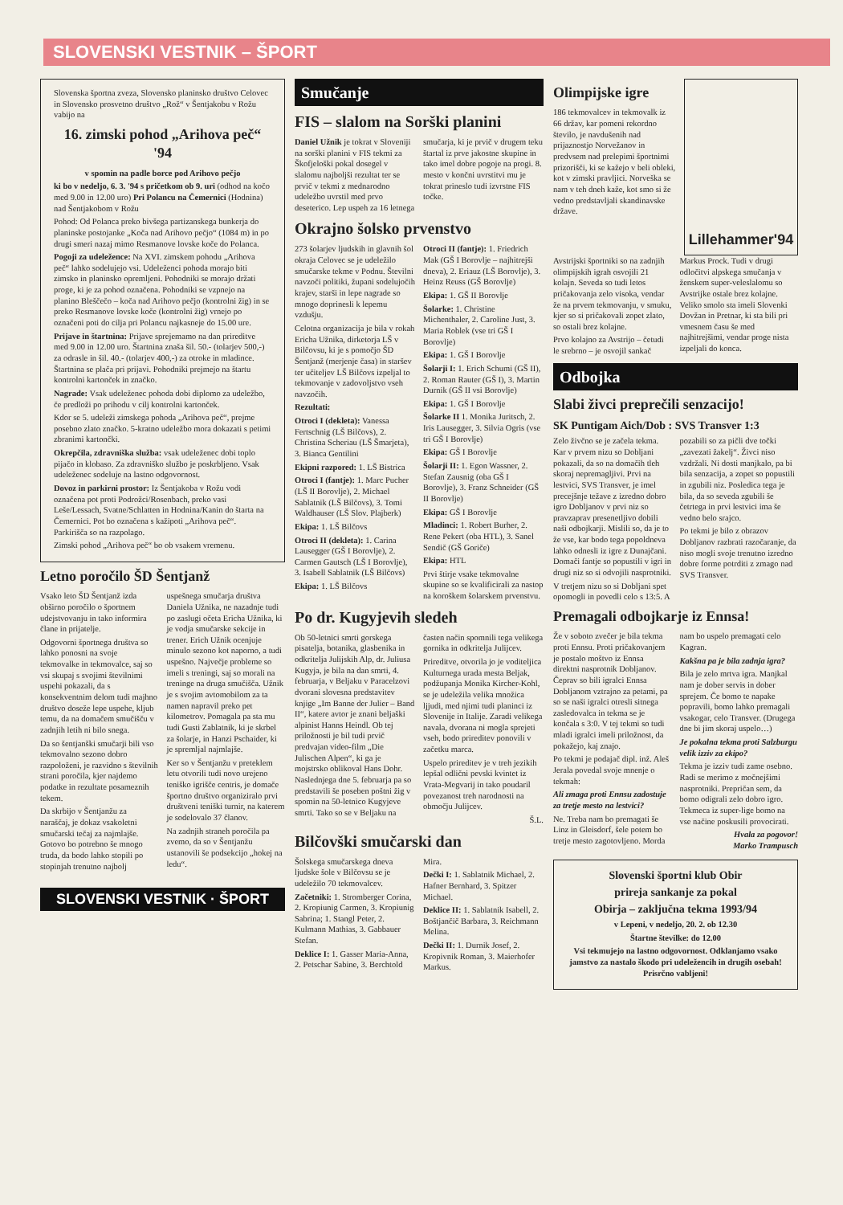SLOVENSKI VESTNIK – ŠPORT
Slovenska športna zveza, Slovensko planinsko društvo Celovec in Slovensko prosvetno društvo „Rož“ v Šentjakobu v Rožu vabijo na
16. zimski pohod „Arihova peč“ '94
v spomin na padle borce pod Arihovo pečjo
ki bo v nedeljo, 6. 3. '94 s pričetkom ob 9. uri (odhod na kočo med 9.00 in 12.00 uro) Pri Polancu na Čemernici (Hodnina) nad Šentjakobom v Rožu
Pohod: Od Polanca preko bivšega partizanskega bunkerja do planinske postojanke „Koča nad Arihovo pečjo“ (1084 m) in po drugi smeri nazaj mimo Resmanove lovske koče do Polanca.
Pogoji za udeležence: Na XVI. zimskem pohodu „Arihova peč“ lahko sodelujejo vsi. Udeleženci pohoda morajo biti zimsko in planinsko opremljeni. Pohodniki se morajo držati proge, ki je za pohod označena. Pohodniki se vzpnejo na planino Bleščečo – koča nad Arihovo pečjo (kontrolni žig) in se preko Resmanove lovske koče (kontrolni žig) vrnejo po označeni poti do cilja pri Polancu najkasneje do 15.00 ure.
Prijave in štartnina: Prijave sprejemamo na dan prireditve med 9.00 in 12.00 uro. Štartnina znaša šil. 50.- (tolarjev 500,-) za odrasle in šil. 40.- (tolarjev 400,-) za otroke in mladince. Štartnina se plača pri prijavi. Pohodniki prejmejo na štartu kontrolni kartonček in značko.
Nagrade: Vsak udeleženec pohoda dobi diplomo za udeležbo, če predloži po prihodu v cilj kontrolni kartonček.
Kdor se 5. udeleži zimskega pohoda „Arihova peč“, prejme posebno zlato značko. 5-kratno udeležbo mora dokazati s petimi zbranimi kartončki.
Okrepčila, zdravniška služba: vsak udeleženec dobi toplo pijačo in klobaso. Za zdravniško službo je poskrbljeno. Vsak udeleženec sodeluje na lastno odgovornost.
Dovoz in parkirni prostor: Iz Šentjakoba v Rožu vodi označena pot proti Podrožci/Rosenbach, preko vasi Leše/Lessach, Svatne/Schlatten in Hodnina/Kanin do štarta na Čemernici. Pot bo označena s kažipoti „Arihova peč“. Parkirišča so na razpolago.
Zimski pohod „Arihova peč“ bo ob vsakem vremenu.
Letno poročilo ŠD Šentjanž
Vsako leto ŠD Šentjanž izda obširno poročilo o športnem udejstvovanju in tako informira člane in prijatelje.
Odgovorni športnega društva so lahko ponosni na svoje tekmovalke in tekmovalce, saj so vsi skupaj s svojimi številnimi uspehi pokazali, da s konsekventnim delom tudi majhno društvo doseže lepe uspehe, kljub temu, da na domačem smučišču v zadnjih letih ni bilo snega.
Da so šentjanški smučarji bili vso tekmovalno sezono dobro razpoloženi, je razvidno s številnih strani poročila, kjer najdemo podatke in rezultate posameznih tekem.
Da skrbijo v Šentjanžu za naraščaj, je dokaz vsakoletni smučarski tečaj za najmlajše. Gotovo bo potrebno še mnogo truda, da bodo lahko stopili po stopinjah trenutno najbolj uspešnega smučarja društva Daniela Užnika, ne nazadnje tudi po zaslugi očeta Ericha Užnika, ki je vodja smučarske sekcije in trener. Erich Užnik ocenjuje minulo sezono kot naporno, a tudi uspešno. Največje probleme so imeli s treningi, saj so morali na treninge na druga smučišča. Užnik je s svojim avtomobilom za ta namen napravil preko pet kilometrov. Pomagala pa sta mu tudi Gusti Zablatnik, ki je skrbel za šolarje, in Hanzi Pschaider, ki je spremljal najmlajše.
Ker so v Šentjanžu v preteklem letu otvorili tudi novo urejeno teniško igrišče centris, je domače športno društvo organiziralo prvi društveni teniški turnir, na katerem je sodelovalo 37 članov.
Na zadnjih straneh poročila pa zvemo, da so v Šentjanžu ustanovili še podsekcijo „hokej na ledu“.
SLOVENSKI VESTNIK · ŠPORT
Smučanje
FIS – slalom na Sorški planini
Daniel Užnik je tokrat v Sloveniji na sorški planini v FIS tekmi za Škofjeloški pokal dosegel v slalomu najboljši rezultat ter se prvič v tekmi z mednarodno udeležbo uvrstil med prvo deseterico. Lep uspeh za 16 letnega smučarja, ki je prvič v drugem teku štartal iz prve jakostne skupine in tako imel dobre pogoje na progi. 8. mesto v končni uvrstitvi mu je tokrat prineslo tudi izvrstne FIS točke.
Okrajno šolsko prvenstvo
273 šolarjev ljudskih in glavnih šol okraja Celovec se je udeležilo smučarske tekme v Podnu. Številni navzoči politiki, župani sodelujočih krajev, starši in lepe nagrade so mnogo doprinesli k lepemu vzdušju.
Celotna organizacija je bila v rokah Ericha Užnika, dirketorja LŠ v Bilčovsu, ki je s pomočjo ŠD Šentjanž (merjenje časa) in staršev ter učiteljev LŠ Bilčovs izpeljal to tekmovanje v zadovoljstvo vseh navzočih.
Rezultati:
Otroci I (dekleta): Vanessa Fertschnig (LŠ Bilčovs), 2. Christina Scheriau (LŠ Šmarjeta), 3. Bianca Gentilini
Ekipni razpored: 1. LŠ Bistrica
Otroci I (fantje): 1. Marc Pucher (LŠ II Borovlje), 2. Michael Sablatnik (LŠ Bilčovs), 3. Tomi Waldhauser (LŠ Slov. Plajberk)
Ekipa: 1. LŠ Bilčovs
Otroci II (dekleta): 1. Carina Lausegger (GŠ I Borovlje), 2. Carmen Gautsch (LŠ I Borovlje), 3. Isabell Sablatnik (LŠ Bilčovs)
Ekipa: 1. LŠ Bilčovs
Otroci II (fantje): 1. Friedrich Mak (GŠ I Borovlje – najhitrejši dneva), 2. Eriauz (LŠ Borovlje), 3. Heinz Reuss (GŠ Borovlje)
Ekipa: 1. GŠ II Borovlje
Šolarke: 1. Christine Michenthaler, 2. Caroline Just, 3. Maria Roblek (vse tri GŠ I Borovlje)
Ekipa: 1. GŠ I Borovlje
Šolarji I: 1. Erich Schumi (GŠ II), 2. Roman Rauter (GŠ I), 3. Martin Durnik (GŠ II vsi Borovlje)
Ekipa: 1. GŠ I Borovlje
Šolarke II 1. Monika Juritsch, 2. Iris Lausegger, 3. Silvia Ogris (vse tri GŠ I Borovlje)
Ekipa: GŠ I Borovlje
Šolarji II: 1. Egon Wassner, 2. Stefan Zausnig (oba GŠ I Borovlje), 3. Franz Schneider (GŠ II Borovlje)
Ekipa: GŠ I Borovlje
Mladinci: 1. Robert Burher, 2. Rene Pekert (oba HTL), 3. Sanel Sendič (GŠ Goriče)
Ekipa: HTL
Prvi štirje vsake tekmovalne skupine so se kvalificirali za nastop na koroškem šolarskem prvenstvu.
Po dr. Kugyjevih sledeh
Ob 50-letnici smrti gorskega pisatelja, botanika, glasbenika in odkritelja Julijskih Alp, dr. Juliusa Kugyja, je bila na dan smrti, 4. februarja, v Beljaku v Paracelzovi dvorani slovesna predstavitev knjige „Im Banne der Julier – Band II“, katere avtor je znani beljaški alpinist Hanns Heindl. Ob tej priložnosti je bil tudi prvič predvajan video-film „Die Julischen Alpen“, ki ga je mojstrsko oblikoval Hans Dohr. Naslednjega dne 5. februarja pa so predstavili še poseben poštni žig v spomin na 50-letnico Kugyjeve smrti. Tako so se v Beljaku na časten način spomnili tega velikega gornika in odkritelja Julijcev.
Prireditve, otvorila jo je voditeljica Kulturnega urada mesta Beljak, podžupanja Monika Kircher-Kohl, se je udeležila velika množica ljjudi, med njimi tudi planinci iz Slovenije in Italije. Zaradi velikega navala, dvorana ni mogla sprejeti vseh, bodo prireditev ponovili v začetku marca.
Uspelo prireditev je v treh jezikih lepšal odlični pevski kvintet iz Vrata-Megvarij in tako poudaril povezanost treh narodnosti na območju Julijcev.
Š.L.
Bilčovški smučarski dan
Šolskega smučarskega dneva ljudske šole v Bilčovsu se je udeležilo 70 tekmovalcev.
Začetniki: 1. Stromberger Corina, 2. Kropiunig Carmen, 3. Kropiunig Sabrina; 1. Stangl Peter, 2. Kulmann Mathias, 3. Gabbauer Stefan.
Deklice I: 1. Gasser Maria-Anna, 2. Petschar Sabine, 3. Berchtold Mira.
Dečki I: 1. Sablatnik Michael, 2. Hafner Bernhard, 3. Spitzer Michael.
Deklice II: 1. Sablatnik Isabell, 2. Boštjančič Barbara, 3. Reichmann Melina.
Dečki II: 1. Durnik Josef, 2. Kropivnik Roman, 3. Maierhofer Markus.
Olimpijske igre
186 tekmovalcev in tekmovalk iz 66 držav, kar pomeni rekordno število, je navdušenih nad prijaznostjo Norvežanov in predvsem nad prelepimi športnimi prizorišči, ki se kažejo v beli obleki, kot v zimski pravljici. Norveška se nam v teh dneh kaže, kot smo si že vedno predstavljali skandinavske države.
Lillehammer'94
Avstrijski športniki so na zadnjih olimpijskih igrah osvojili 21 kolajn. Seveda so tudi letos pričakovanja zelo visoka, vendar že na prvem tekmovanju, v smuku, kjer so si pričakovali zopet zlato, so ostali brez kolajne.
Prvo kolajno za Avstrijo – četudi le srebrno – je osvojil sankač Markus Prock. Tudi v drugi odločitvi alpskega smučanja v ženskem super-veleslalomu so Avstrijke ostale brez kolajne. Veliko smolo sta imeli Slovenki Dovžan in Pretnar, ki sta bili pri vmesnem času še med najhitrejšimi, vendar proge nista izpeljali do konca.
Odbojka
Slabi živci preprečili senzacijo!
SK Puntigam Aich/Dob : SVS Transver 1:3
Zelo živčno se je začela tekma. Kar v prvem nizu so Dobljani pokazali, da so na domačih tleh skoraj nepremagljivi. Prvi na lestvici, SVS Transver, je imel precejšnje težave z izredno dobro igro Dobljanov v prvi niz so pravzaprav presenetljivo dobili naši odbojkarji. Mislili so, da je to že vse, kar bodo tega popoldneva lahko odnesli iz igre z Dunajčani. Domači fantje so popustili v igri in drugi niz so si odvojili nasprotniki.
V tretjem nizu so si Dobljani spet opomogli in povedli celo s 13:5. A pozabili so za pičli dve točki „zavezati žakelj“. Živci niso vzdržali. Ni dosti manjkalo, pa bi bila senzacija, a zopet so popustili in zgubili niz. Posledica tega je bila, da so seveda zgubili še četrtega in prvi lestvici ima še vedno belo srajco.
Po tekmi je bilo z obrazov Dobljanov razbrati razočaranje, da niso mogli svoje trenutno izredno dobre forme potrditi z zmago nad SVS Transver.
Premagali odbojkarje iz Ennsa!
Že v soboto zvečer je bila tekma proti Ennsu. Proti pričakovanjem je postalo moštvo iz Ennsa direktni nasprotnik Dobljanov. Čeprav so bili igralci Ennsa Dobljanom vztrajno za petami, pa so se naši igralci otresli sitnega zasledovalca in tekma se je končala s 3:0. V tej tekmi so tudi mladi igralci imeli priložnost, da pokažejo, kaj znajo.
Po tekmi je podajač dipl. inž. Aleš Jerala povedal svoje mnenje o tekmah:
Ali zmaga proti Ennsu zadostuje za tretje mesto na lestvici?
Ne. Treba nam bo premagati še Linz in Gleisdorf, šele potem bo tretje mesto zagotovljeno. Morda nam bo uspelo premagati celo Kagran.
Kakšna pa je bila zadnja igra?
Bila je zelo mrtva igra. Manjkal nam je dober servis in dober sprejem. Če bomo te napake popravili, bomo lahko premagali vsakogar, celo Transver. (Drugega dne bi jim skoraj uspelo…)
Je pokalna tekma proti Salzburgu velik izziv za ekipo?
Tekma je izziv tudi zame osebno. Radi se merimo z močnejšimi nasprotniki. Prepričan sem, da bomo odigrali zelo dobro igro. Tekmeca iz super-lige bomo na vse načine poskusili provocirati.
Hvala za pogovor!
Marko Trampusch
Slovenski športni klub Obir
prireja sankanje za pokal
Obirja – zaključna tekma 1993/94
v Lepeni, v nedeljo, 20. 2. ob 12.30
Štartne številke: do 12.00
Vsi tekmujejo na lastno odgovornost. Odklanjamo vsako jamstvo za nastalo škodo pri udeležencih in drugih osebah! Prisrčno vabljeni!